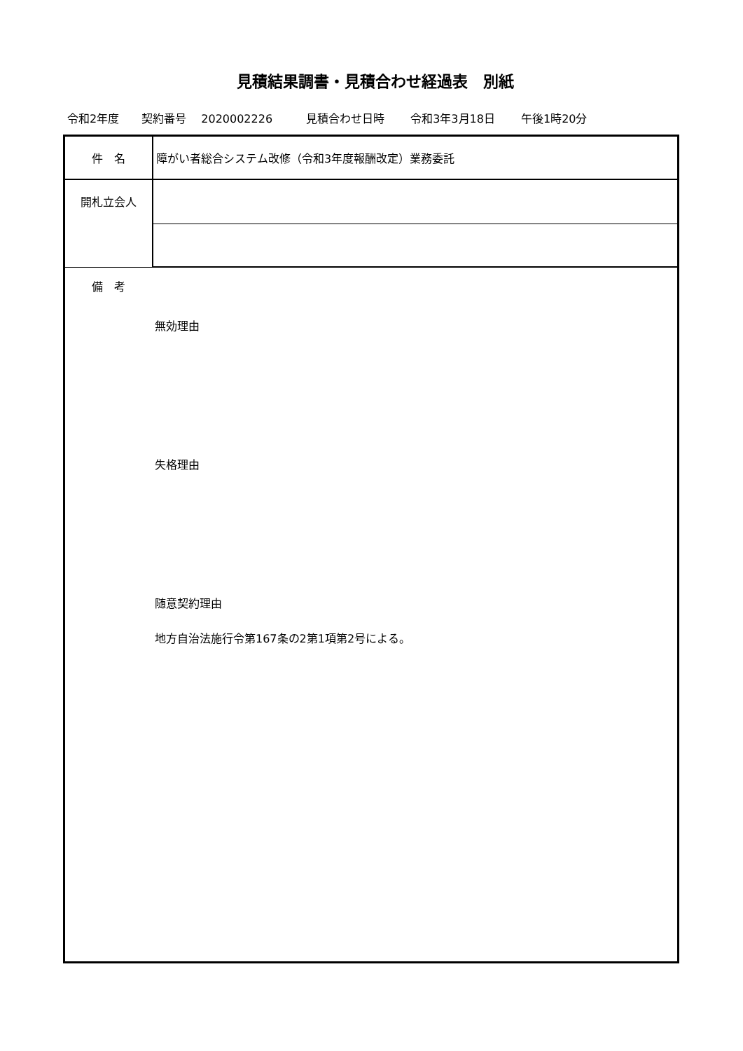見積結果調書・見積合わせ経過表　別紙
令和2年度　　契約番号　 2020002226　　　見積合わせ日時　　 令和3年3月18日　　 午後1時20分
| 件 名 | 障がい者総合システム改修（令和3年度報酬改定）業務委託 |
| 開札立会人 | |
| 備 考 無効理由 失格理由 随意契約理由 地方自治法施行令第167条の2第1項第2号による。 | |